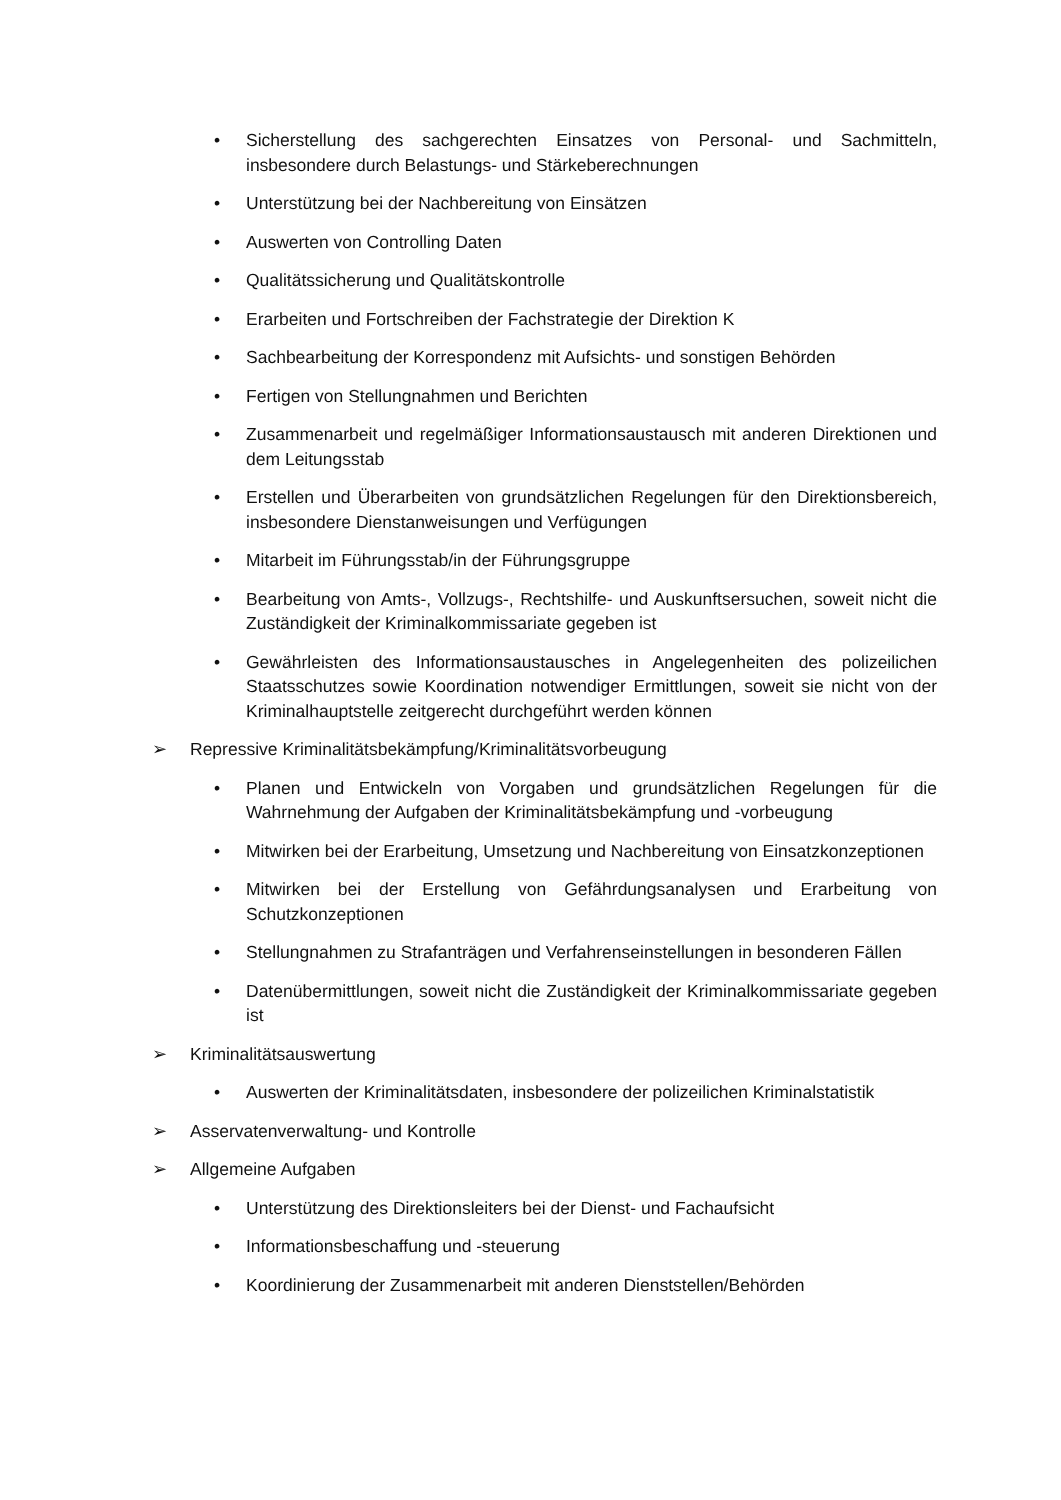• Sicherstellung des sachgerechten Einsatzes von Personal- und Sachmitteln, insbesondere durch Belastungs- und Stärkeberechnungen
• Unterstützung bei der Nachbereitung von Einsätzen
• Auswerten von Controlling Daten
• Qualitätssicherung und Qualitätskontrolle
• Erarbeiten und Fortschreiben der Fachstrategie der Direktion K
• Sachbearbeitung der Korrespondenz mit Aufsichts- und sonstigen Behörden
• Fertigen von Stellungnahmen und Berichten
• Zusammenarbeit und regelmäßiger Informationsaustausch mit anderen Direktionen und dem Leitungsstab
• Erstellen und Überarbeiten von grundsätzlichen Regelungen für den Direktionsbereich, insbesondere Dienstanweisungen und Verfügungen
• Mitarbeit im Führungsstab/in der Führungsgruppe
• Bearbeitung von Amts-, Vollzugs-, Rechtshilfe- und Auskunftsersuchen, soweit nicht die Zuständigkeit der Kriminalkommissariate gegeben ist
• Gewährleisten des Informationsaustausches in Angelegenheiten des polizeilichen Staatsschutzes sowie Koordination notwendiger Ermittlungen, soweit sie nicht von der Kriminalhauptstelle zeitgerecht durchgeführt werden können
➢ Repressive Kriminalitätsbekämpfung/Kriminalitätsvorbeugung
• Planen und Entwickeln von Vorgaben und grundsätzlichen Regelungen für die Wahrnehmung der Aufgaben der Kriminalitätsbekämpfung und -vorbeugung
• Mitwirken bei der Erarbeitung, Umsetzung und Nachbereitung von Einsatzkonzeptionen
• Mitwirken bei der Erstellung von Gefährdungsanalysen und Erarbeitung von Schutzkonzeptionen
• Stellungnahmen zu Strafanträgen und Verfahrenseinstellungen in besonderen Fällen
• Datenübermittlungen, soweit nicht die Zuständigkeit der Kriminalkommissariate gegeben ist
➢ Kriminalitätsauswertung
• Auswerten der Kriminalitätsdaten, insbesondere der polizeilichen Kriminalstatistik
➢ Asservatenverwaltung- und Kontrolle
➢ Allgemeine Aufgaben
• Unterstützung des Direktionsleiters bei der Dienst- und Fachaufsicht
• Informationsbeschaffung und -steuerung
• Koordinierung der Zusammenarbeit mit anderen Dienststellen/Behörden